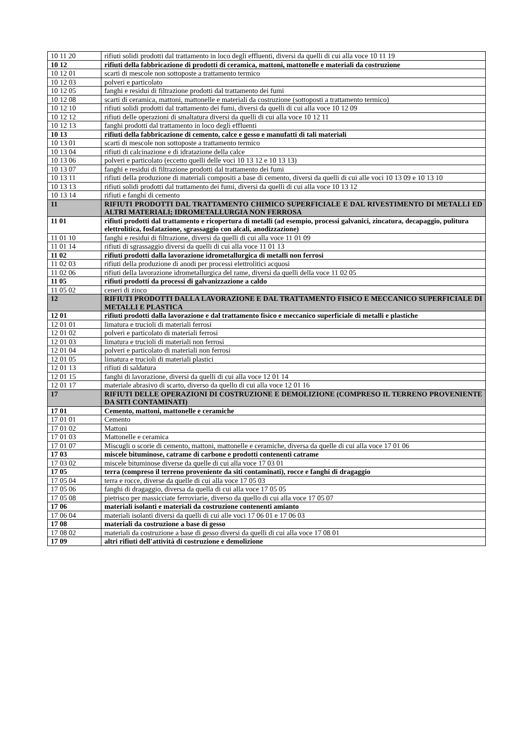| 10 11 20 | rifiuti solidi prodotti dal trattamento in loco degli effluenti, diversi da quelli di cui alla voce 10 11 19 |
| 10 12 | rifiuti della fabbricazione di prodotti di ceramica, mattoni, mattonelle e materiali da costruzione |
| 10 12 01 | scarti di mescole non sottoposte a trattamento termico |
| 10 12 03 | polveri e particolato |
| 10 12 05 | fanghi e residui di filtrazione prodotti dal trattamento dei fumi |
| 10 12 08 | scarti di ceramica, mattoni, mattonelle e materiali da costruzione (sottoposti a trattamento termico) |
| 10 12 10 | rifiuti solidi prodotti dal trattamento dei fumi, diversi da quelli di cui alla voce 10 12 09 |
| 10 12 12 | rifiuti delle operazioni di smaltatura diversi da quelli di cui alla voce 10 12 11 |
| 10 12 13 | fanghi prodotti dal trattamento in loco degli effluenti |
| 10 13 | rifiuti della fabbricazione di cemento, calce e gesso e manufatti di tali materiali |
| 10 13 01 | scarti di mescole non sottoposte a trattamento termico |
| 10 13 04 | rifiuti di calcinazione e di idratazione della calce |
| 10 13 06 | polveri e particolato (eccetto quelli delle voci 10 13 12 e 10 13 13) |
| 10 13 07 | fanghi e residui di filtrazione prodotti dal trattamento dei fumi |
| 10 13 11 | rifiuti della produzione di materiali compositi a base di cemento, diversi da quelli di cui alle voci 10 13 09 e 10 13 10 |
| 10 13 13 | rifiuti solidi prodotti dal trattamento dei fumi, diversi da quelli di cui alla voce 10 13 12 |
| 10 13 14 | rifiuti e fanghi di cemento |
| 11 | RIFIUTI PRODOTTI DAL TRATTAMENTO CHIMICO SUPERFICIALE E DAL RIVESTIMENTO DI METALLI ED ALTRI MATERIALI; IDROMETALLURGIA NON FERROSA |
| 11 01 | rifiuti prodotti dal trattamento e ricopertura di metalli (ad esempio, processi galvanici, zincatura, decapaggio, pulitura elettrolitica, fosfatazione, sgrassaggio con alcali, anodizzazione) |
| 11 01 10 | fanghi e residui di filtrazione, diversi da quelli di cui alla voce 11 01 09 |
| 11 01 14 | rifiuti di sgrassaggio diversi da quelli di cui alla voce 11 01 13 |
| 11 02 | rifiuti prodotti dalla lavorazione idrometallurgica di metalli non ferrosi |
| 11 02 03 | rifiuti della produzione di anodi per processi elettrolitici acquosi |
| 11 02 06 | rifiuti della lavorazione idrometallurgica del rame, diversi da quelli della voce 11 02 05 |
| 11 05 | rifiuti prodotti da processi di galvanizzazione a caldo |
| 11 05 02 | ceneri di zinco |
| 12 | RIFIUTI PRODOTTI DALLA LAVORAZIONE E DAL TRATTAMENTO FISICO E MECCANICO SUPERFICIALE DI METALLI E PLASTICA |
| 12 01 | rifiuti prodotti dalla lavorazione e dal trattamento fisico e meccanico superficiale di metalli e plastiche |
| 12 01 01 | limatura e trucioli di materiali ferrosi |
| 12 01 02 | polveri e particolato di materiali ferrosi |
| 12 01 03 | limatura e trucioli di materiali non ferrosi |
| 12 01 04 | polveri e particolato di materiali non ferrosi |
| 12 01 05 | limatura e trucioli di materiali plastici |
| 12 01 13 | rifiuti di saldatura |
| 12 01 15 | fanghi di lavorazione, diversi da quelli di cui alla voce 12 01 14 |
| 12 01 17 | materiale abrasivo di scarto, diverso da quello di cui alla voce 12 01 16 |
| 17 | RIFIUTI DELLE OPERAZIONI DI COSTRUZIONE E DEMOLIZIONE (COMPRESO IL TERRENO PROVENIENTE DA SITI CONTAMINATI) |
| 17 01 | Cemento, mattoni, mattonelle e ceramiche |
| 17 01 01 | Cemento |
| 17 01 02 | Mattoni |
| 17 01 03 | Mattonelle e ceramica |
| 17 01 07 | Miscugli o scorie di cemento, mattoni, mattonelle e ceramiche, diversa da quelle di cui alla voce 17 01 06 |
| 17 03 | miscele bituminose, catrame di carbone e prodotti contenenti catrame |
| 17 03 02 | miscele bituminose diverse da quelle di cui alla voce 17 03 01 |
| 17 05 | terra (compreso il terreno proveniente da siti contaminati), rocce e fanghi di dragaggio |
| 17 05 04 | terra e rocce, diverse da quelle di cui alla voce 17 05 03 |
| 17 05 06 | fanghi di dragaggio, diversa da quella di cui alla voce 17 05 05 |
| 17 05 08 | pietrisco per massicciate ferroviarie, diverso da quello di cui alla voce 17 05 07 |
| 17 06 | materiali isolanti e materiali da costruzione contenenti amianto |
| 17 06 04 | materiali isolanti diversi da quelli di cui alle voci 17 06 01 e 17 06 03 |
| 17 08 | materiali da costruzione a base di gesso |
| 17 08 02 | materiali da costruzione a base di gesso diversi da quelli di cui alla voce 17 08 01 |
| 17 09 | altri rifiuti dell'attività di costruzione e demolizione |